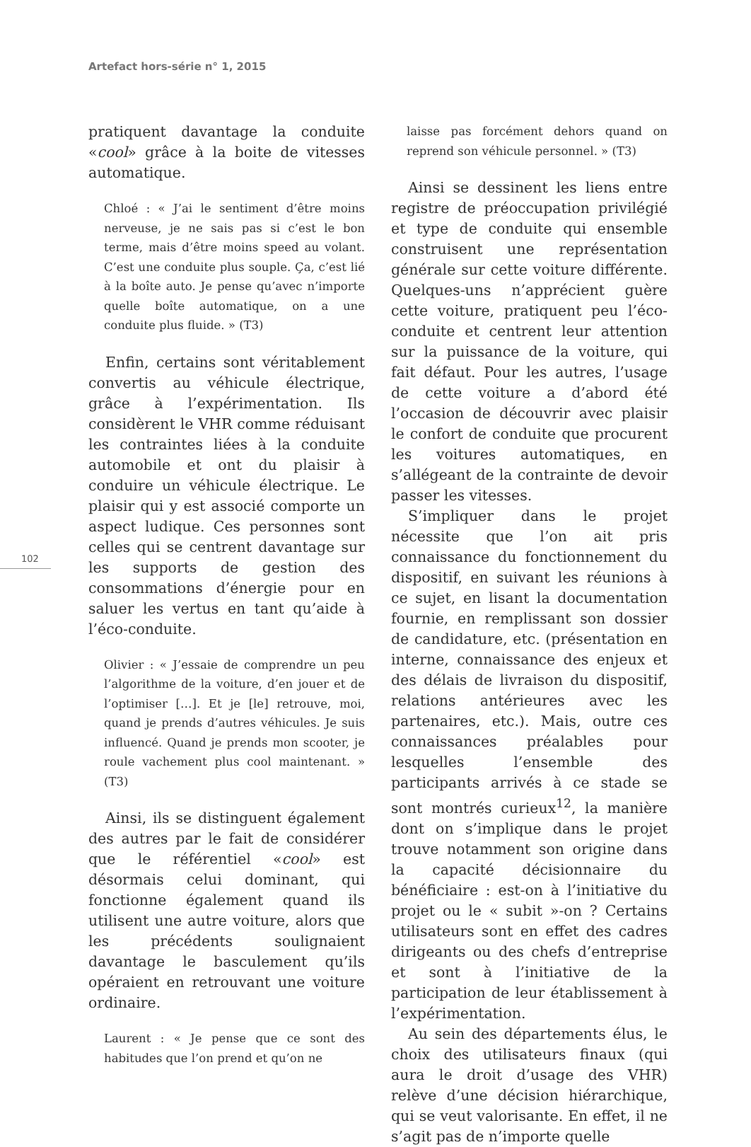Artefact hors-série n° 1, 2015
102
pratiquent davantage la conduite «cool» grâce à la boite de vitesses automatique.
Chloé : « J’ai le sentiment d’être moins nerveuse, je ne sais pas si c’est le bon terme, mais d’être moins speed au volant. C’est une conduite plus souple. Ça, c’est lié à la boîte auto. Je pense qu’avec n’importe quelle boîte automatique, on a une conduite plus fluide. » (T3)
Enfin, certains sont véritablement convertis au véhicule électrique, grâce à l’expérimentation. Ils considèrent le VHR comme réduisant les contraintes liées à la conduite automobile et ont du plaisir à conduire un véhicule électrique. Le plaisir qui y est associé comporte un aspect ludique. Ces personnes sont celles qui se centrent davantage sur les supports de gestion des consommations d’énergie pour en saluer les vertus en tant qu’aide à l’éco-conduite.
Olivier : « J’essaie de comprendre un peu l’algorithme de la voiture, d’en jouer et de l’optimiser […]. Et je [le] retrouve, moi, quand je prends d’autres véhicules. Je suis influencé. Quand je prends mon scooter, je roule vachement plus cool maintenant. » (T3)
Ainsi, ils se distinguent également des autres par le fait de considérer que le référentiel «cool» est désormais celui dominant, qui fonctionne également quand ils utilisent une autre voiture, alors que les précédents soulignaient davantage le basculement qu’ils opéraient en retrouvant une voiture ordinaire.
Laurent : « Je pense que ce sont des habitudes que l’on prend et qu’on ne
laisse pas forcément dehors quand on reprend son véhicule personnel. » (T3)
Ainsi se dessinent les liens entre registre de préoccupation privilégié et type de conduite qui ensemble construisent une représentation générale sur cette voiture différente. Quelques-uns n’apprécient guère cette voiture, pratiquent peu l’éco-conduite et centrent leur attention sur la puissance de la voiture, qui fait défaut. Pour les autres, l’usage de cette voiture a d’abord été l’occasion de découvrir avec plaisir le confort de conduite que procurent les voitures automatiques, en s’allégeant de la contrainte de devoir passer les vitesses.
S’impliquer dans le projet nécessite que l’on ait pris connaissance du fonctionnement du dispositif, en suivant les réunions à ce sujet, en lisant la documentation fournie, en remplissant son dossier de candidature, etc. (présentation en interne, connaissance des enjeux et des délais de livraison du dispositif, relations antérieures avec les partenaires, etc.). Mais, outre ces connaissances préalables pour lesquelles l’ensemble des participants arrivés à ce stade se sont montrés curieux<sup>12</sup>, la manière dont on s’implique dans le projet trouve notamment son origine dans la capacité décisionnaire du bénéficiaire : est-on à l’initiative du projet ou le « subit »-on ? Certains utilisateurs sont en effet des cadres dirigeants ou des chefs d’entreprise et sont à l’initiative de la participation de leur établissement à l’expérimentation.
Au sein des départements élus, le choix des utilisateurs finaux (qui aura le droit d’usage des VHR) relève d’une décision hiérarchique, qui se veut valorisante. En effet, il ne s’agit pas de n’importe quelle